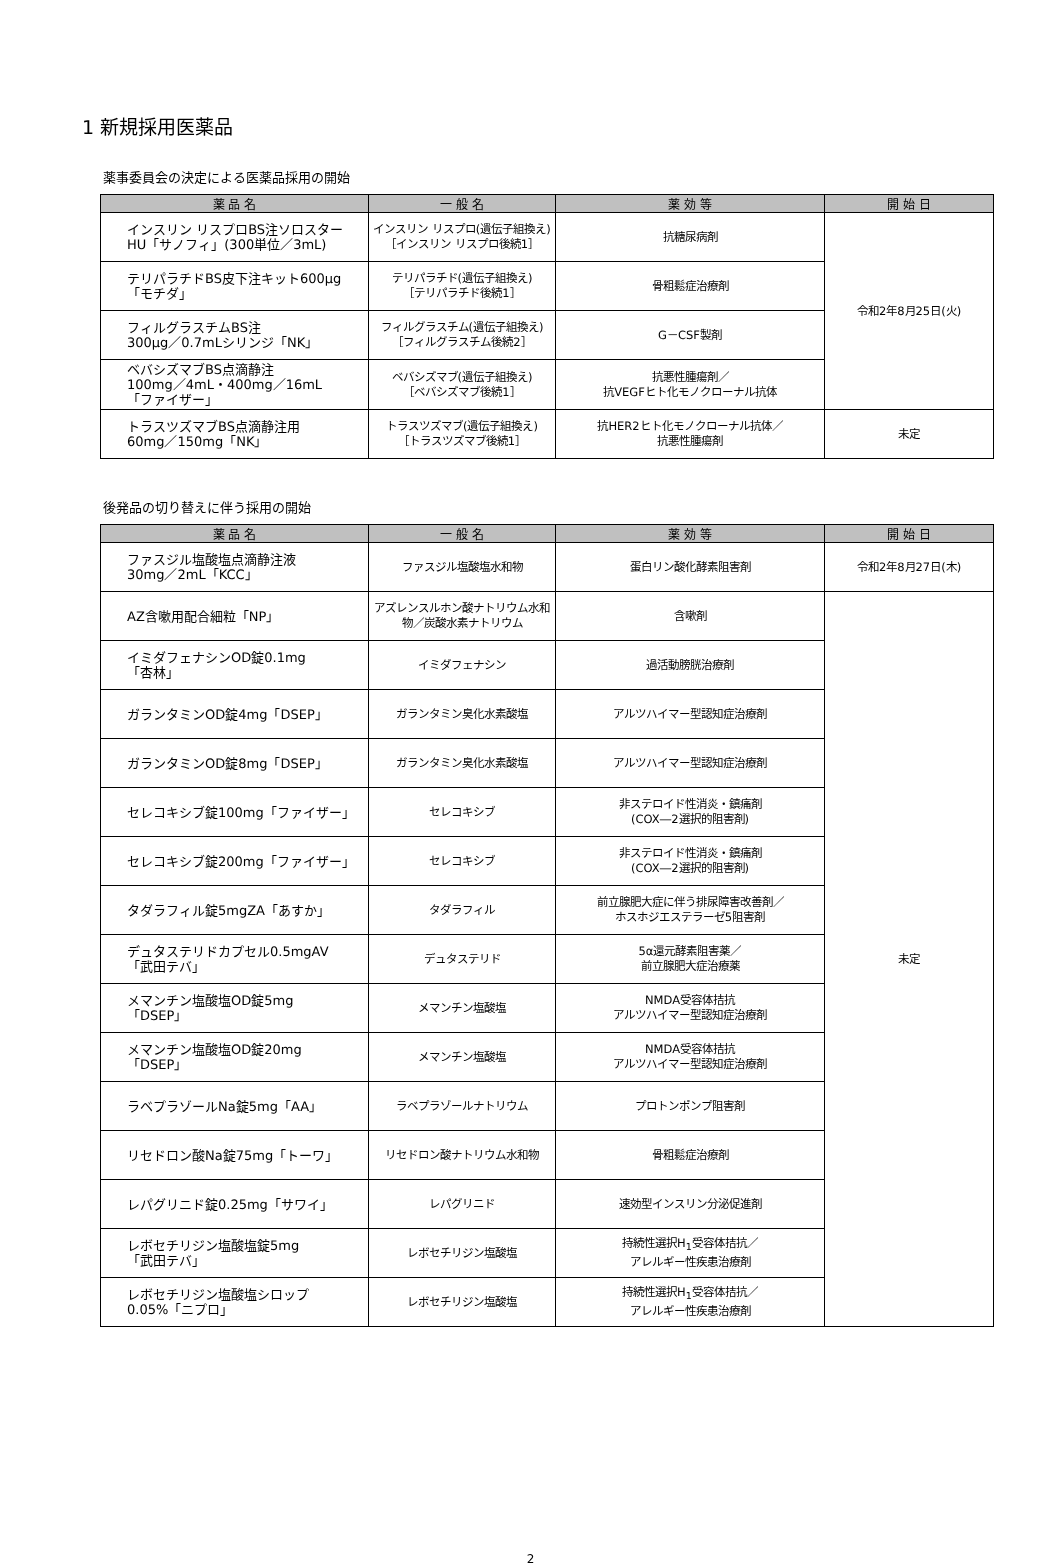1 新規採用医薬品
薬事委員会の決定による医薬品採用の開始
| 薬 品 名 | 一 般 名 | 薬 効 等 | 開 始 日 |
| --- | --- | --- | --- |
| インスリン リスプロBS注ソロスター HU「サノフィ」(300単位／3mL) | インスリン リスプロ(遺伝子組換え) ［インスリン リスプロ後続1］ | 抗糖尿病剤 | 令和2年8月25日(火) |
| テリパラチドBS皮下注キット600μg「モチダ」 | テリパラチド(遺伝子組換え) ［テリパラチド後続1］ | 骨粗鬆症治療剤 | |
| フィルグラスチムBS注 300μg／0.7mLシリンジ「NK」 | フィルグラスチム(遺伝子組換え) ［フィルグラスチム後続2］ | G－CSF製剤 | |
| ベバシズマブBS点滴静注 100mg／4mL・400mg／16mL 「ファイザー」 | ベバシズマブ(遺伝子組換え) ［ベバシズマブ後続1］ | 抗悪性腫瘍剤／ 抗VEGFヒト化モノクローナル抗体 | |
| トラスツズマブBS点滴静注用 60mg／150mg「NK」 | トラスツズマブ(遺伝子組換え) ［トラスツズマブ後続1］ | 抗HER2ヒト化モノクローナル抗体／ 抗悪性腫瘍剤 | 未定 |
後発品の切り替えに伴う採用の開始
| 薬 品 名 | 一 般 名 | 薬 効 等 | 開 始 日 |
| --- | --- | --- | --- |
| ファスジル塩酸塩点滴静注液 30mg／2mL「KCC」 | ファスジル塩酸塩水和物 | 蛋白リン酸化酵素阻害剤 | 令和2年8月27日(木) |
| AZ含嗽用配合細粒「NP」 | アズレンスルホン酸ナトリウム水和物／炭酸水素ナトリウム | 含嗽剤 | 未定 |
| イミダフェナシンOD錠0.1mg 「杏林」 | イミダフェナシン | 過活動膀胱治療剤 | |
| ガランタミンOD錠4mg「DSEP」 | ガランタミン臭化水素酸塩 | アルツハイマー型認知症治療剤 | |
| ガランタミンOD錠8mg「DSEP」 | ガランタミン臭化水素酸塩 | アルツハイマー型認知症治療剤 | |
| セレコキシブ錠100mg「ファイザー」 | セレコキシブ | 非ステロイド性消炎・鎮痛剤 (COX―2選択的阻害剤) | |
| セレコキシブ錠200mg「ファイザー」 | セレコキシブ | 非ステロイド性消炎・鎮痛剤 (COX―2選択的阻害剤) | |
| タダラフィル錠5mgZA「あすか」 | タダラフィル | 前立腺肥大症に伴う排尿障害改善剤／ ホスホジエステラーゼ5阻害剤 | |
| デュタステリドカプセル0.5mgAV 「武田テバ」 | デュタステリド | 5α還元酵素阻害薬／ 前立腺肥大症治療薬 | |
| メマンチン塩酸塩OD錠5mg 「DSEP」 | メマンチン塩酸塩 | NMDA受容体拮抗 アルツハイマー型認知症治療剤 | |
| メマンチン塩酸塩OD錠20mg 「DSEP」 | メマンチン塩酸塩 | NMDA受容体拮抗 アルツハイマー型認知症治療剤 | |
| ラベプラゾールNa錠5mg「AA」 | ラベプラゾールナトリウム | プロトンポンプ阻害剤 | |
| リセドロン酸Na錠75mg「トーワ」 | リセドロン酸ナトリウム水和物 | 骨粗鬆症治療剤 | |
| レパグリニド錠0.25mg「サワイ」 | レパグリニド | 速効型インスリン分泌促進剤 | |
| レボセチリジン塩酸塩錠5mg 「武田テバ」 | レボセチリジン塩酸塩 | 持続性選択H<sub>1</sub>受容体拮抗／ アレルギー性疾患治療剤 | |
| レボセチリジン塩酸塩シロップ 0.05%「ニプロ」 | レボセチリジン塩酸塩 | 持続性選択H<sub>1</sub>受容体拮抗／ アレルギー性疾患治療剤 | |
2